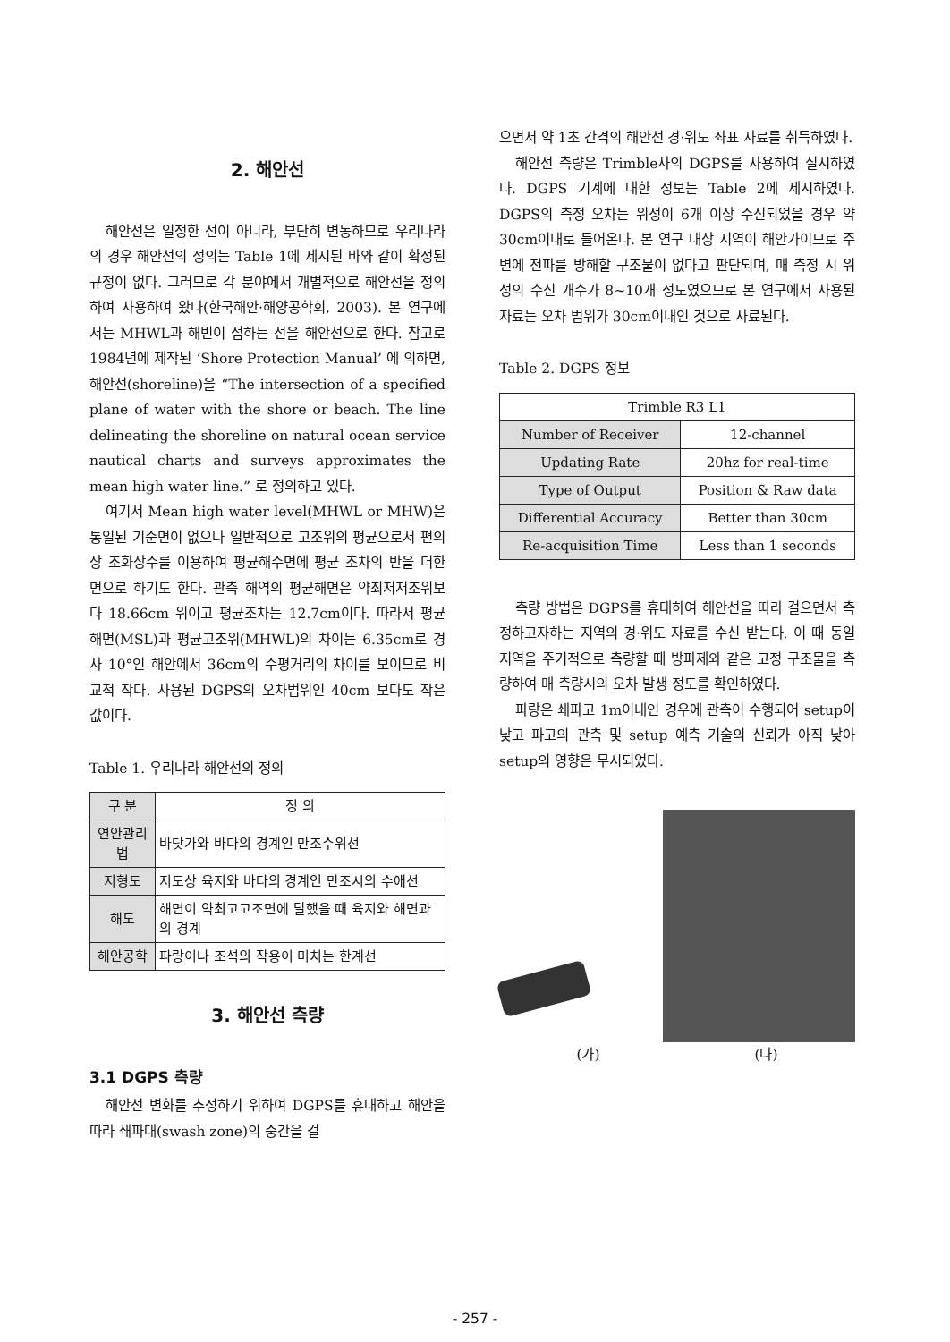2. 해안선
해안선은 일정한 선이 아니라, 부단히 변동하므로 우리나라의 경우 해안선의 정의는 Table 1에 제시된 바와 같이 확정된 규정이 없다. 그러므로 각 분야에서 개별적으로 해안선을 정의하여 사용하여 왔다(한국해안·해양공학회, 2003). 본 연구에서는 MHWL과 해빈이 접하는 선을 해안선으로 한다. 참고로 1984년에 제작된 ‘Shore Protection Manual’ 에 의하면, 해안선(shoreline)을 “The intersection of a specified plane of water with the shore or beach. The line delineating the shoreline on natural ocean service nautical charts and surveys approximates the mean high water line.” 로 정의하고 있다.
여기서 Mean high water level(MHWL or MHW)은 통일된 기준면이 없으나 일반적으로 고조위의 평균으로서 편의상 조화상수를 이용하여 평균해수면에 평균 조차의 반을 더한 면으로 하기도 한다. 관측 해역의 평균해면은 약최저저조위보다 18.66cm 위이고 평균조차는 12.7cm이다. 따라서 평균해면(MSL)과 평균고조위(MHWL)의 차이는 6.35cm로 경사 10°인 해안에서 36cm의 수평거리의 차이를 보이므로 비교적 작다. 사용된 DGPS의 오차범위인 40cm 보다도 작은 값이다.
Table 1. 우리나라 해안선의 정의
| 구 분 | 정 의 |
| --- | --- |
| 연안관리법 | 바닷가와 바다의 경계인 만조수위선 |
| 지형도 | 지도상 육지와 바다의 경계인 만조시의 수애선 |
| 해도 | 해면이 약최고고조면에 달했을 때 육지와 해면과의 경계 |
| 해안공학 | 파랑이나 조석의 작용이 미치는 한계선 |
3. 해안선 측량
3.1 DGPS 측량
해안선 변화를 추정하기 위하여 DGPS를 휴대하고 해안을 따라 쇄파대(swash zone)의 중간을 걸
으면서 약 1초 간격의 해안선 경·위도 좌표 자료를 취득하였다.
해안선 측량은 Trimble사의 DGPS를 사용하여 실시하였다. DGPS 기계에 대한 정보는 Table 2에 제시하였다. DGPS의 측정 오차는 위성이 6개 이상 수신되었을 경우 약 30cm이내로 들어온다. 본 연구 대상 지역이 해안가이므로 주변에 전파를 방해할 구조물이 없다고 판단되며, 매 측정 시 위성의 수신 개수가 8~10개 정도였으므로 본 연구에서 사용된 자료는 오차 범위가 30cm이내인 것으로 사료된다.
Table 2. DGPS 정보
| Trimble R3 L1 | |
| --- | --- |
| Number of Receiver | 12-channel |
| Updating Rate | 20hz for real-time |
| Type of Output | Position & Raw data |
| Differential Accuracy | Better than 30cm |
| Re-acquisition Time | Less than 1 seconds |
측량 방법은 DGPS를 휴대하여 해안선을 따라 걸으면서 측정하고자하는 지역의 경·위도 자료를 수신 받는다. 이 때 동일 지역을 주기적으로 측량할 때 방파제와 같은 고정 구조물을 측량하여 매 측량시의 오차 발생 정도를 확인하였다.
파랑은 쇄파고 1m이내인 경우에 관측이 수행되어 setup이 낮고 파고의 관측 및 setup 예측 기술의 신뢰가 아직 낮아 setup의 영향은 무시되었다.
(가) (나)
- 257 -